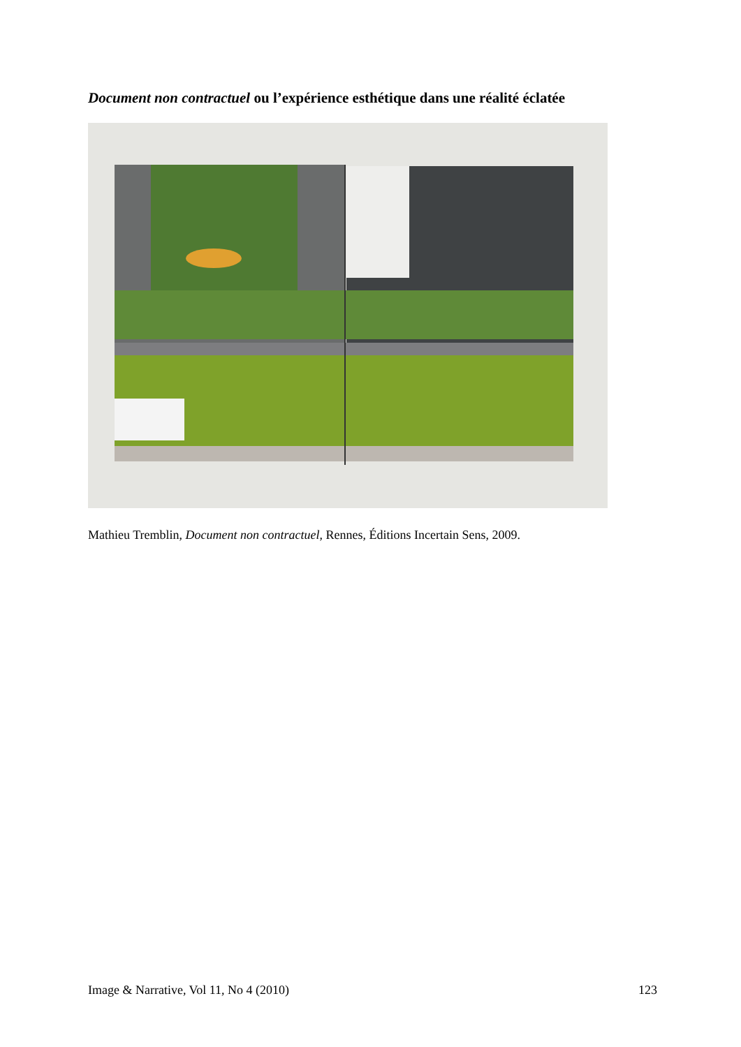Document non contractuel ou l’expérience esthétique dans une réalité éclatée
Mathieu Tremblin, Document non contractuel, Rennes, Éditions Incertain Sens, 2009.
Image & Narrative, Vol 11, No 4 (2010) 123